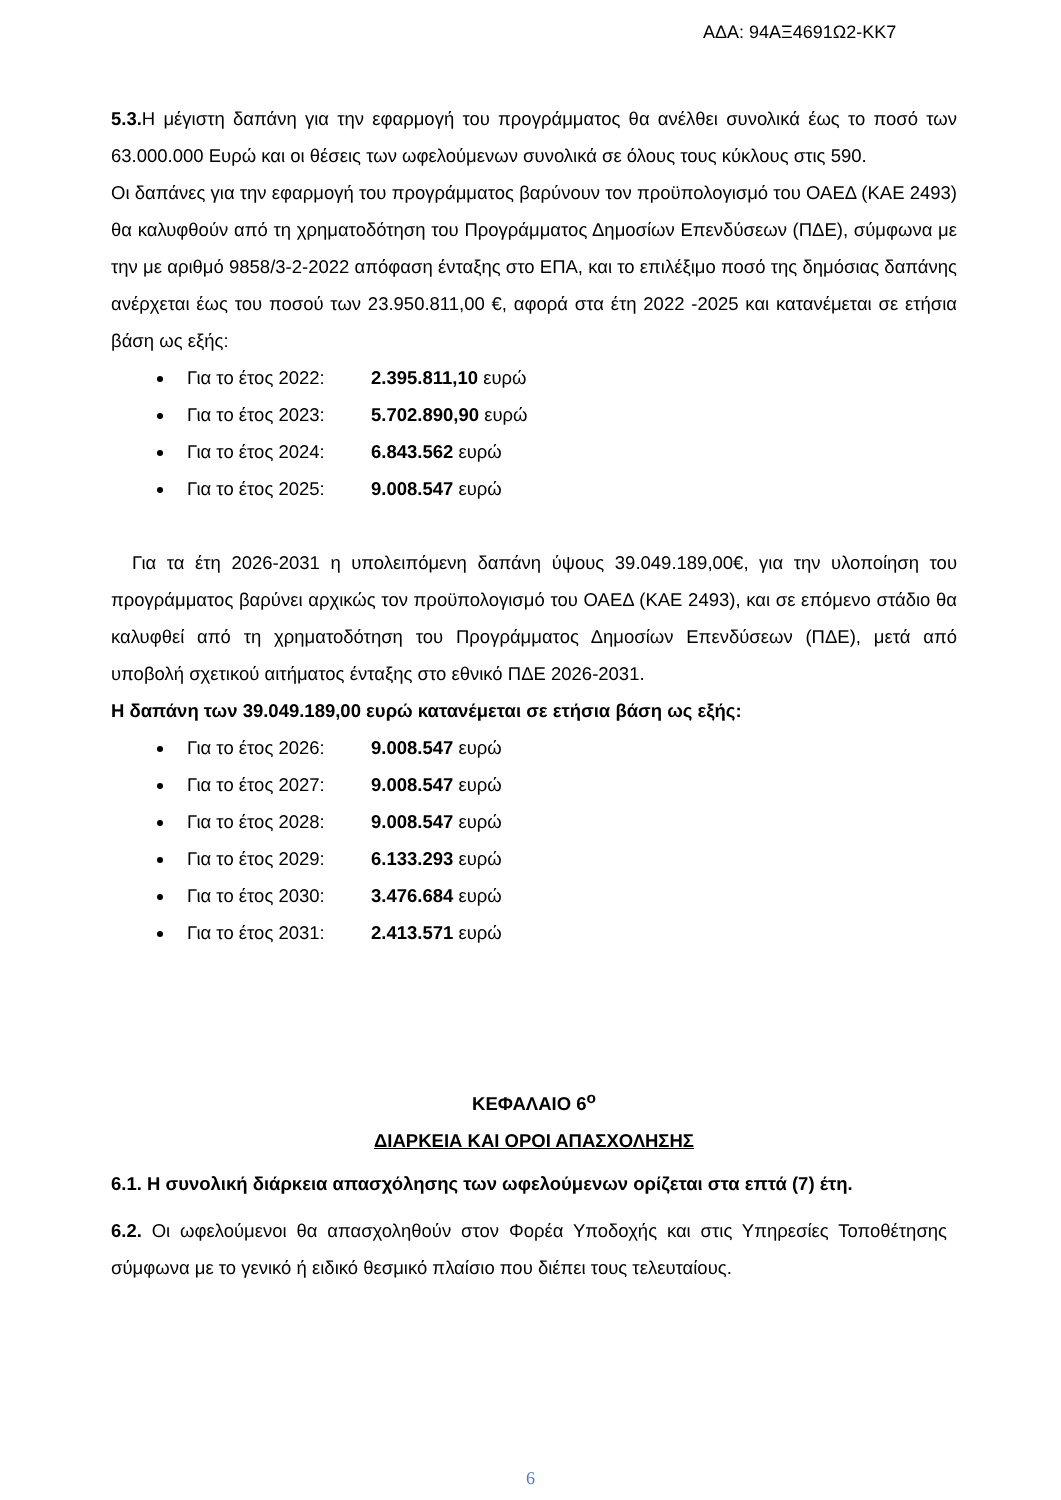ΑΔΑ: 94ΑΞ4691Ω2-ΚΚ7
5.3. Η μέγιστη δαπάνη για την εφαρμογή του προγράμματος θα ανέλθει συνολικά έως το ποσό των 63.000.000 Ευρώ και οι θέσεις των ωφελούμενων συνολικά σε όλους τους κύκλους στις 590.
Οι δαπάνες για την εφαρμογή του προγράμματος βαρύνουν τον προϋπολογισμό του ΟΑΕΔ (ΚΑΕ 2493) θα καλυφθούν από τη χρηματοδότηση του Προγράμματος Δημοσίων Επενδύσεων (ΠΔΕ), σύμφωνα με την με αριθμό 9858/3-2-2022 απόφαση ένταξης στο ΕΠΑ, και το επιλέξιμο ποσό της δημόσιας δαπάνης ανέρχεται έως του ποσού των 23.950.811,00 €, αφορά στα έτη 2022 -2025 και κατανέμεται σε ετήσια βάση ως εξής:
Για το έτος 2022: 2.395.811,10 ευρώ
Για το έτος 2023: 5.702.890,90 ευρώ
Για το έτος 2024: 6.843.562 ευρώ
Για το έτος 2025: 9.008.547 ευρώ
Για τα έτη 2026-2031 η υπολειπόμενη δαπάνη ύψους 39.049.189,00€, για την υλοποίηση του προγράμματος βαρύνει αρχικώς τον προϋπολογισμό του ΟΑΕΔ (ΚΑΕ 2493), και σε επόμενο στάδιο θα καλυφθεί από τη χρηματοδότηση του Προγράμματος Δημοσίων Επενδύσεων (ΠΔΕ), μετά από υποβολή σχετικού αιτήματος ένταξης στο εθνικό ΠΔΕ 2026-2031.
Η δαπάνη των 39.049.189,00 ευρώ κατανέμεται σε ετήσια βάση ως εξής:
Για το έτος 2026: 9.008.547 ευρώ
Για το έτος 2027: 9.008.547 ευρώ
Για το έτος 2028: 9.008.547 ευρώ
Για το έτος 2029: 6.133.293 ευρώ
Για το έτος 2030: 3.476.684 ευρώ
Για το έτος 2031: 2.413.571 ευρώ
ΚΕΦΑΛΑΙΟ 6<sup>ο</sup>
ΔΙΑΡΚΕΙΑ ΚΑΙ ΟΡΟΙ ΑΠΑΣΧΟΛΗΣΗΣ
6.1. Η συνολική διάρκεια απασχόλησης των ωφελούμενων ορίζεται στα επτά (7) έτη.
6.2. Οι ωφελούμενοι θα απασχοληθούν στον Φορέα Υποδοχής και στις Υπηρεσίες Τοποθέτησης σύμφωνα με το γενικό ή ειδικό θεσμικό πλαίσιο που διέπει τους τελευταίους.
6